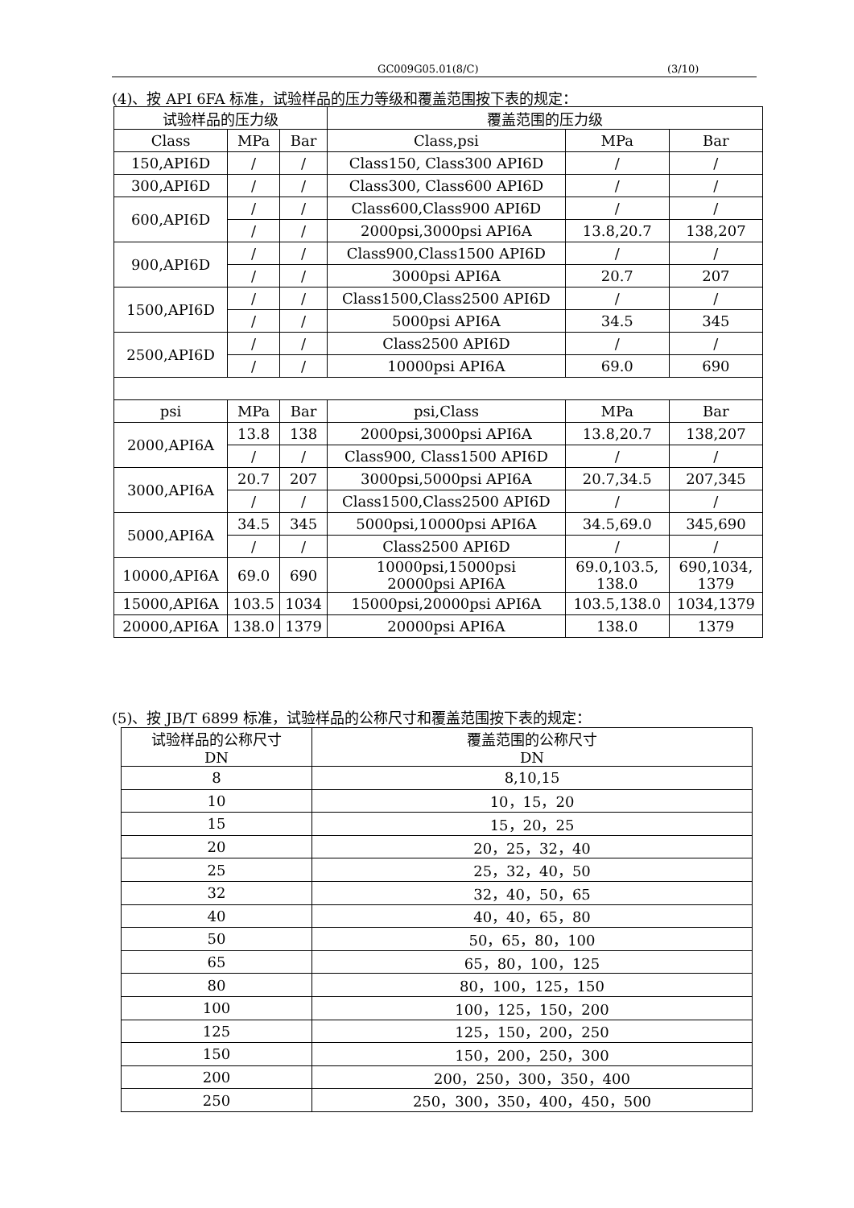GC009G05.01(8/C) (3/10)
(4)、按 API 6FA 标准，试验样品的压力等级和覆盖范围按下表的规定：
| 试验样品的压力级 | | | 覆盖范围的压力级 | | |
| --- | --- | --- | --- | --- | --- |
| Class | MPa | Bar | Class,psi | MPa | Bar |
| 150,API6D | / | / | Class150, Class300 API6D | / | / |
| 300,API6D | / | / | Class300, Class600 API6D | / | / |
| 600,API6D | / | / | Class600,Class900 API6D | / | / |
| | / | / | 2000psi,3000psi API6A | 13.8,20.7 | 138,207 |
| 900,API6D | / | / | Class900,Class1500 API6D | / | / |
| | / | / | 3000psi API6A | 20.7 | 207 |
| 1500,API6D | / | / | Class1500,Class2500 API6D | / | / |
| | / | / | 5000psi API6A | 34.5 | 345 |
| 2500,API6D | / | / | Class2500 API6D | / | / |
| | / | / | 10000psi API6A | 69.0 | 690 |
| psi | MPa | Bar | psi,Class | MPa | Bar |
| 2000,API6A | 13.8 | 138 | 2000psi,3000psi API6A | 13.8,20.7 | 138,207 |
| | / | / | Class900, Class1500 API6D | / | / |
| 3000,API6A | 20.7 | 207 | 3000psi,5000psi API6A | 20.7,34.5 | 207,345 |
| | / | / | Class1500,Class2500 API6D | / | / |
| 5000,API6A | 34.5 | 345 | 5000psi,10000psi API6A | 34.5,69.0 | 345,690 |
| | / | / | Class2500 API6D | / | / |
| 10000,API6A | 69.0 | 690 | 10000psi,15000psi 20000psi API6A | 69.0,103.5, 138.0 | 690,1034, 1379 |
| 15000,API6A | 103.5 | 1034 | 15000psi,20000psi API6A | 103.5,138.0 | 1034,1379 |
| 20000,API6A | 138.0 | 1379 | 20000psi API6A | 138.0 | 1379 |
(5)、按 JB/T 6899 标准，试验样品的公称尺寸和覆盖范围按下表的规定：
| 试验样品的公称尺寸 DN | 覆盖范围的公称尺寸 DN |
| --- | --- |
| 8 | 8,10,15 |
| 10 | 10，15，20 |
| 15 | 15，20，25 |
| 20 | 20，25，32，40 |
| 25 | 25，32，40，50 |
| 32 | 32，40，50，65 |
| 40 | 40，40，65，80 |
| 50 | 50，65，80，100 |
| 65 | 65，80，100，125 |
| 80 | 80，100，125，150 |
| 100 | 100，125，150，200 |
| 125 | 125，150，200，250 |
| 150 | 150，200，250，300 |
| 200 | 200，250，300，350，400 |
| 250 | 250，300，350，400，450，500 |